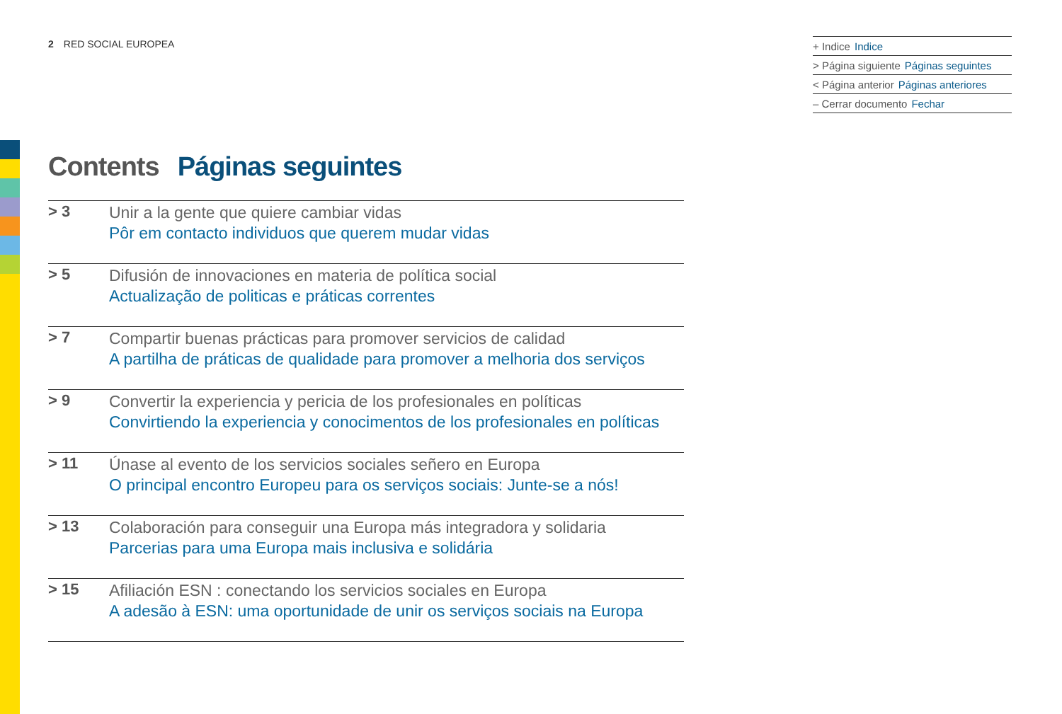2 RED SOCIAL EUROPEA
+ Indice Indice
> Página siguiente Páginas seguintes
< Página anterior Páginas anteriores
– Cerrar documento Fechar
Contents Páginas seguintes
> 3
Unir a la gente que quiere cambiar vidas
Pôr em contacto individuos que querem mudar vidas
> 5
Difusión de innovaciones en materia de política social
Actualização de politicas e práticas correntes
> 7
Compartir buenas prácticas para promover servicios de calidad
A partilha de práticas de qualidade para promover a melhoria dos serviços
> 9
Convertir la experiencia y pericia de los profesionales en políticas
Convirtiendo la experiencia y conocimentos de los profesionales en políticas
> 11
Únase al evento de los servicios sociales señero en Europa
O principal encontro Europeu para os serviços sociais: Junte-se a nós!
> 13
Colaboración para conseguir una Europa más integradora y solidaria
Parcerias para uma Europa mais inclusiva e solidária
> 15
Afiliación ESN : conectando los servicios sociales en Europa
A adesão à ESN: uma oportunidade de unir os serviços sociais na Europa